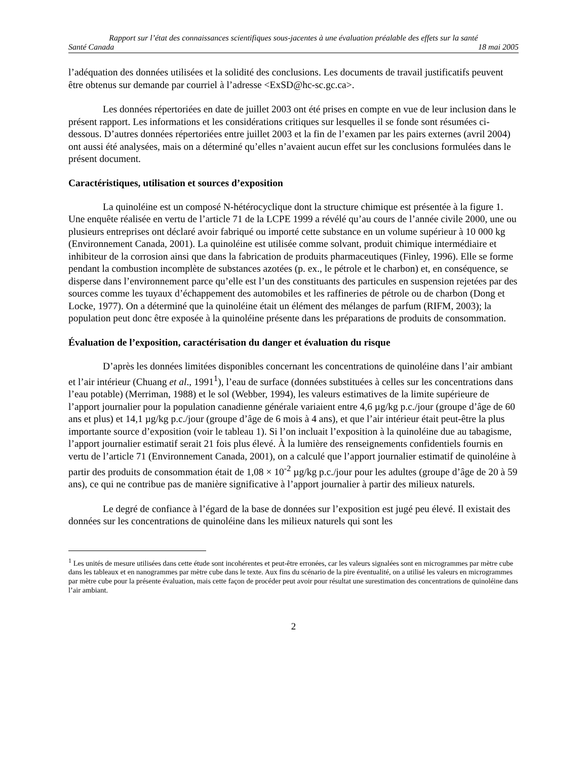Rapport sur l’état des connaissances scientifiques sous-jacentes à une évaluation préalable des effets sur la santé
Santé Canada 18 mai 2005
l’adéquation des données utilisées et la solidité des conclusions. Les documents de travail justificatifs peuvent être obtenus sur demande par courriel à l’adresse <ExSD@hc-sc.gc.ca>.
Les données répertoriées en date de juillet 2003 ont été prises en compte en vue de leur inclusion dans le présent rapport. Les informations et les considérations critiques sur lesquelles il se fonde sont résumées ci-dessous. D’autres données répertoriées entre juillet 2003 et la fin de l’examen par les pairs externes (avril 2004) ont aussi été analysées, mais on a déterminé qu’elles n’avaient aucun effet sur les conclusions formulées dans le présent document.
Caractéristiques, utilisation et sources d’exposition
La quinoléine est un composé N-hétérocyclique dont la structure chimique est présentée à la figure 1. Une enquête réalisée en vertu de l’article 71 de la LCPE 1999 a révélé qu’au cours de l’année civile 2000, une ou plusieurs entreprises ont déclaré avoir fabriqué ou importé cette substance en un volume supérieur à 10 000 kg (Environnement Canada, 2001). La quinoléine est utilisée comme solvant, produit chimique intermédiaire et inhibiteur de la corrosion ainsi que dans la fabrication de produits pharmaceutiques (Finley, 1996). Elle se forme pendant la combustion incomplète de substances azotées (p. ex., le pétrole et le charbon) et, en conséquence, se disperse dans l’environnement parce qu’elle est l’un des constituants des particules en suspension rejetées par des sources comme les tuyaux d’échappement des automobiles et les raffineries de pétrole ou de charbon (Dong et Locke, 1977). On a déterminé que la quinoléine était un élément des mélanges de parfum (RIFM, 2003); la population peut donc être exposée à la quinoléine présente dans les préparations de produits de consommation.
Évaluation de l’exposition, caractérisation du danger et évaluation du risque
D’après les données limitées disponibles concernant les concentrations de quinoléine dans l’air ambiant et l’air intérieur (Chuang et al., 1991<sup>1</sup>), l’eau de surface (données substituées à celles sur les concentrations dans l’eau potable) (Merriman, 1988) et le sol (Webber, 1994), les valeurs estimatives de la limite supérieure de l’apport journalier pour la population canadienne générale variaient entre 4,6 µg/kg p.c./jour (groupe d’âge de 60 ans et plus) et 14,1 µg/kg p.c./jour (groupe d’âge de 6 mois à 4 ans), et que l’air intérieur était peut-être la plus importante source d’exposition (voir le tableau 1). Si l’on incluait l’exposition à la quinoléine due au tabagisme, l’apport journalier estimatif serait 21 fois plus élevé. À la lumière des renseignements confidentiels fournis en vertu de l’article 71 (Environnement Canada, 2001), on a calculé que l’apport journalier estimatif de quinoléine à partir des produits de consommation était de 1,08 × 10<sup>-2</sup> µg/kg p.c./jour pour les adultes (groupe d’âge de 20 à 59 ans), ce qui ne contribue pas de manière significative à l’apport journalier à partir des milieux naturels.
Le degré de confiance à l’égard de la base de données sur l’exposition est jugé peu élevé. Il existait des données sur les concentrations de quinoléine dans les milieux naturels qui sont les
<sup>1</sup> Les unités de mesure utilisées dans cette étude sont incohérentes et peut-être erronées, car les valeurs signalées sont en microgrammes par mètre cube dans les tableaux et en nanogrammes par mètre cube dans le texte. Aux fins du scénario de la pire éventualité, on a utilisé les valeurs en microgrammes par mètre cube pour la présente évaluation, mais cette façon de procéder peut avoir pour résultat une surestimation des concentrations de quinoléine dans l’air ambiant.
2